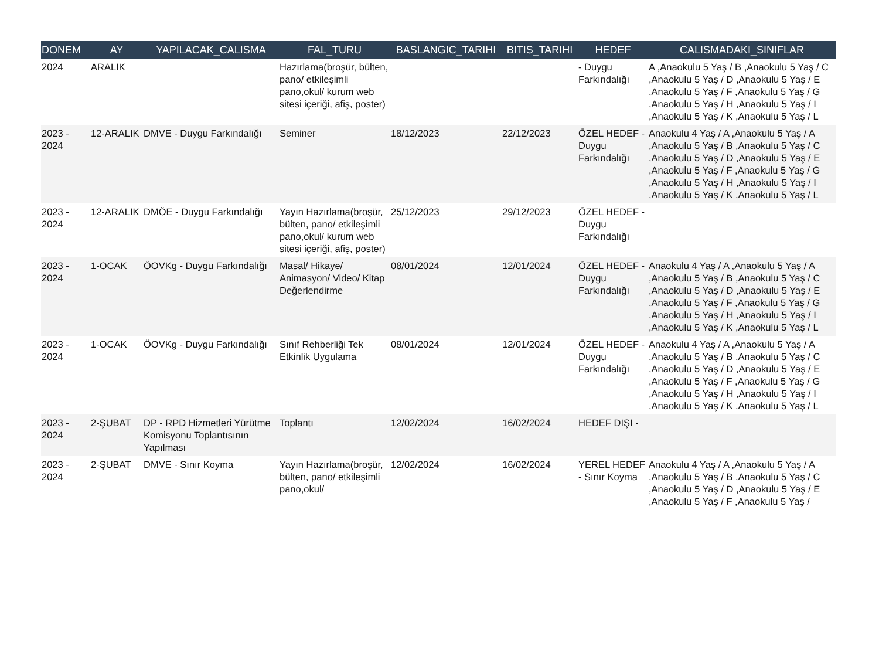| DONEM | AY | YAPILACAK_CALISMA | FAL_TURU | BASLANGIC_TARIHI | BITIS_TARIHI | HEDEF | CALISMADAKI_SINIFLAR |
| --- | --- | --- | --- | --- | --- | --- | --- |
| 2024 | ARALIK | | Hazırlama(broşür, bülten, pano/ etkileşimli pano,okul/ kurum web sitesi içeriği, afiş, poster) | | | - Duygu Farkındalığı | A ,Anaokulu 5 Yaş / B ,Anaokulu 5 Yaş / C ,Anaokulu 5 Yaş / D ,Anaokulu 5 Yaş / E ,Anaokulu 5 Yaş / F ,Anaokulu 5 Yaş / G ,Anaokulu 5 Yaş / H ,Anaokulu 5 Yaş / I ,Anaokulu 5 Yaş / K ,Anaokulu 5 Yaş / L |
| 2023 - 2024 | 12-ARALIK | DMVE - Duygu Farkındalığı | Seminer | 18/12/2023 | 22/12/2023 | ÖZEL HEDEF - Duygu Farkındalığı | Anaokulu 4 Yaş / A ,Anaokulu 5 Yaş / A ,Anaokulu 5 Yaş / B ,Anaokulu 5 Yaş / C ,Anaokulu 5 Yaş / D ,Anaokulu 5 Yaş / E ,Anaokulu 5 Yaş / F ,Anaokulu 5 Yaş / G ,Anaokulu 5 Yaş / H ,Anaokulu 5 Yaş / I ,Anaokulu 5 Yaş / K ,Anaokulu 5 Yaş / L |
| 2023 - 2024 | 12-ARALIK | DMÖE - Duygu Farkındalığı | Yayın Hazırlama(broşür, bülten, pano/ etkileşimli pano,okul/ kurum web sitesi içeriği, afiş, poster) | 25/12/2023 | 29/12/2023 | ÖZEL HEDEF - Duygu Farkındalığı | |
| 2023 - 2024 | 1-OCAK | ÖOVKg - Duygu Farkındalığı | Masal/ Hikaye/ Animasyon/ Video/ Kitap Değerlendirme | 08/01/2024 | 12/01/2024 | ÖZEL HEDEF - Duygu Farkındalığı | Anaokulu 4 Yaş / A ,Anaokulu 5 Yaş / A ,Anaokulu 5 Yaş / B ,Anaokulu 5 Yaş / C ,Anaokulu 5 Yaş / D ,Anaokulu 5 Yaş / E ,Anaokulu 5 Yaş / F ,Anaokulu 5 Yaş / G ,Anaokulu 5 Yaş / H ,Anaokulu 5 Yaş / I ,Anaokulu 5 Yaş / K ,Anaokulu 5 Yaş / L |
| 2023 - 2024 | 1-OCAK | ÖOVKg - Duygu Farkındalığı | Sınıf Rehberliği Tek Etkinlik Uygulama | 08/01/2024 | 12/01/2024 | ÖZEL HEDEF - Duygu Farkındalığı | Anaokulu 4 Yaş / A ,Anaokulu 5 Yaş / A ,Anaokulu 5 Yaş / B ,Anaokulu 5 Yaş / C ,Anaokulu 5 Yaş / D ,Anaokulu 5 Yaş / E ,Anaokulu 5 Yaş / F ,Anaokulu 5 Yaş / G ,Anaokulu 5 Yaş / H ,Anaokulu 5 Yaş / I ,Anaokulu 5 Yaş / K ,Anaokulu 5 Yaş / L |
| 2023 - 2024 | 2-ŞUBAT | DP - RPD Hizmetleri Yürütme Komisyonu Toplantısının Yapılması | Toplantı | 12/02/2024 | 16/02/2024 | HEDEF DIŞI - | |
| 2023 - 2024 | 2-ŞUBAT | DMVE - Sınır Koyma | Yayın Hazırlama(broşür, bülten, pano/ etkileşimli pano,okul/ | 12/02/2024 | 16/02/2024 | YEREL HEDEF - Sınır Koyma | Anaokulu 4 Yaş / A ,Anaokulu 5 Yaş / A ,Anaokulu 5 Yaş / B ,Anaokulu 5 Yaş / C ,Anaokulu 5 Yaş / D ,Anaokulu 5 Yaş / E ,Anaokulu 5 Yaş / F ,Anaokulu 5 Yaş / |